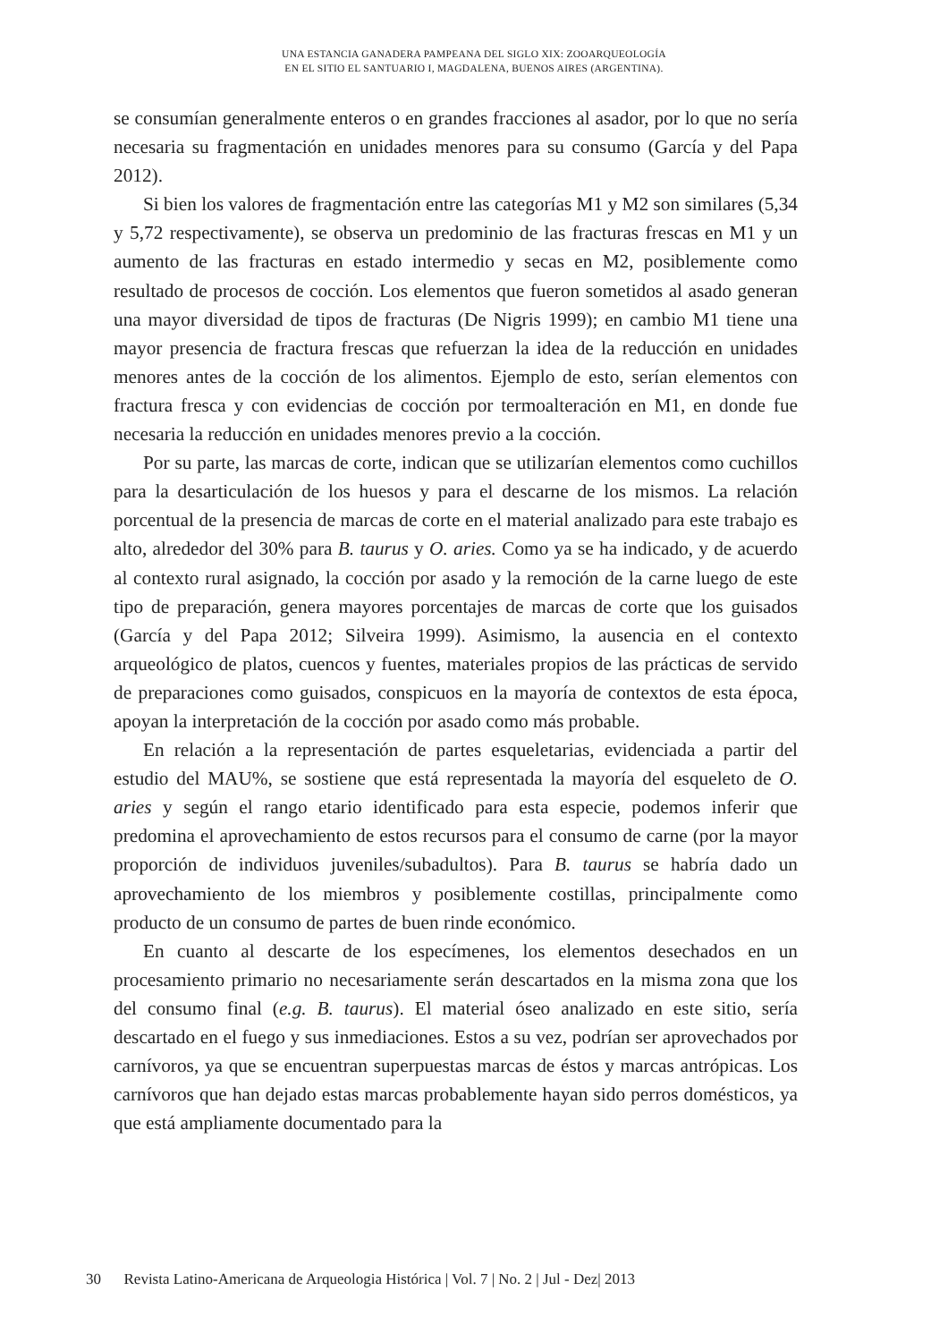UNA ESTANCIA GANADERA PAMPEANA DEL SIGLO XIX: ZOOARQUEOLOGÍA
EN EL SITIO EL SANTUARIO I, MAGDALENA, BUENOS AIRES (ARGENTINA).
se consumían generalmente enteros o en grandes fracciones al asador, por lo que no sería necesaria su fragmentación en unidades menores para su consumo (García y del Papa 2012).
Si bien los valores de fragmentación entre las categorías M1 y M2 son similares (5,34 y 5,72 respectivamente), se observa un predominio de las fracturas frescas en M1 y un aumento de las fracturas en estado intermedio y secas en M2, posiblemente como resultado de procesos de cocción. Los elementos que fueron sometidos al asado generan una mayor diversidad de tipos de fracturas (De Nigris 1999); en cambio M1 tiene una mayor presencia de fractura frescas que refuerzan la idea de la reducción en unidades menores antes de la cocción de los alimentos. Ejemplo de esto, serían elementos con fractura fresca y con evidencias de cocción por termoalteración en M1, en donde fue necesaria la reducción en unidades menores previo a la cocción.
Por su parte, las marcas de corte, indican que se utilizarían elementos como cuchillos para la desarticulación de los huesos y para el descarne de los mismos. La relación porcentual de la presencia de marcas de corte en el material analizado para este trabajo es alto, alrededor del 30% para B. taurus y O. aries. Como ya se ha indicado, y de acuerdo al contexto rural asignado, la cocción por asado y la remoción de la carne luego de este tipo de preparación, genera mayores porcentajes de marcas de corte que los guisados (García y del Papa 2012; Silveira 1999). Asimismo, la ausencia en el contexto arqueológico de platos, cuencos y fuentes, materiales propios de las prácticas de servido de preparaciones como guisados, conspicuos en la mayoría de contextos de esta época, apoyan la interpretación de la cocción por asado como más probable.
En relación a la representación de partes esqueletarias, evidenciada a partir del estudio del MAU%, se sostiene que está representada la mayoría del esqueleto de O. aries y según el rango etario identificado para esta especie, podemos inferir que predomina el aprovechamiento de estos recursos para el consumo de carne (por la mayor proporción de individuos juveniles/subadultos). Para B. taurus se habría dado un aprovechamiento de los miembros y posiblemente costillas, principalmente como producto de un consumo de partes de buen rinde económico.
En cuanto al descarte de los especímenes, los elementos desechados en un procesamiento primario no necesariamente serán descartados en la misma zona que los del consumo final (e.g. B. taurus). El material óseo analizado en este sitio, sería descartado en el fuego y sus inmediaciones. Estos a su vez, podrían ser aprovechados por carnívoros, ya que se encuentran superpuestas marcas de éstos y marcas antrópicas. Los carnívoros que han dejado estas marcas probablemente hayan sido perros domésticos, ya que está ampliamente documentado para la
30 Revista Latino-Americana de Arqueologia Histórica | Vol. 7 | No. 2 | Jul - Dez| 2013